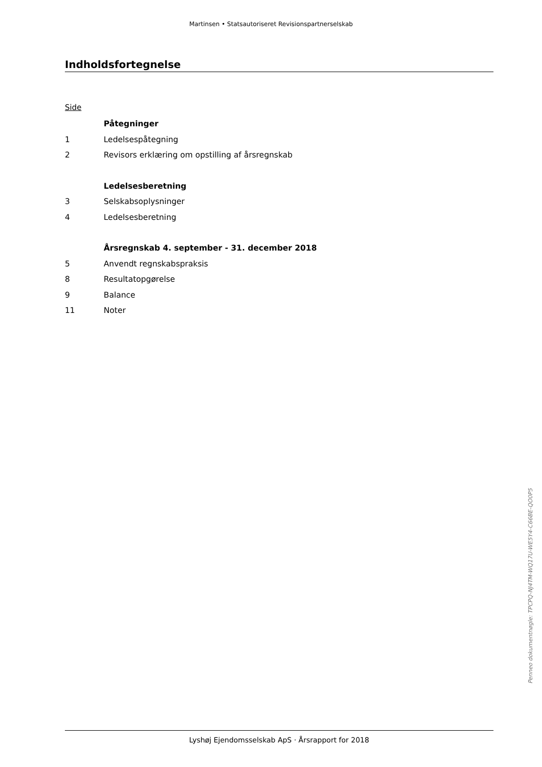Martinsen • Statsautoriseret Revisionspartnerselskab
Indholdsfortegnelse
Side
| | Påtegninger |
| 1 | Ledelsespåtegning |
| 2 | Revisors erklæring om opstilling af årsregnskab |
| | Ledelsesberetning |
| 3 | Selskabsoplysninger |
| 4 | Ledelsesberetning |
| | Årsregnskab 4. september - 31. december 2018 |
| 5 | Anvendt regnskabspraksis |
| 8 | Resultatopgørelse |
| 9 | Balance |
| 11 | Noter |
Penneo dokumentnøgle: TPCPQ-NJ4TM-WQ17U-WE5Y4-C66BE-QO0P5
Lyshøj Ejendomsselskab ApS · Årsrapport for 2018